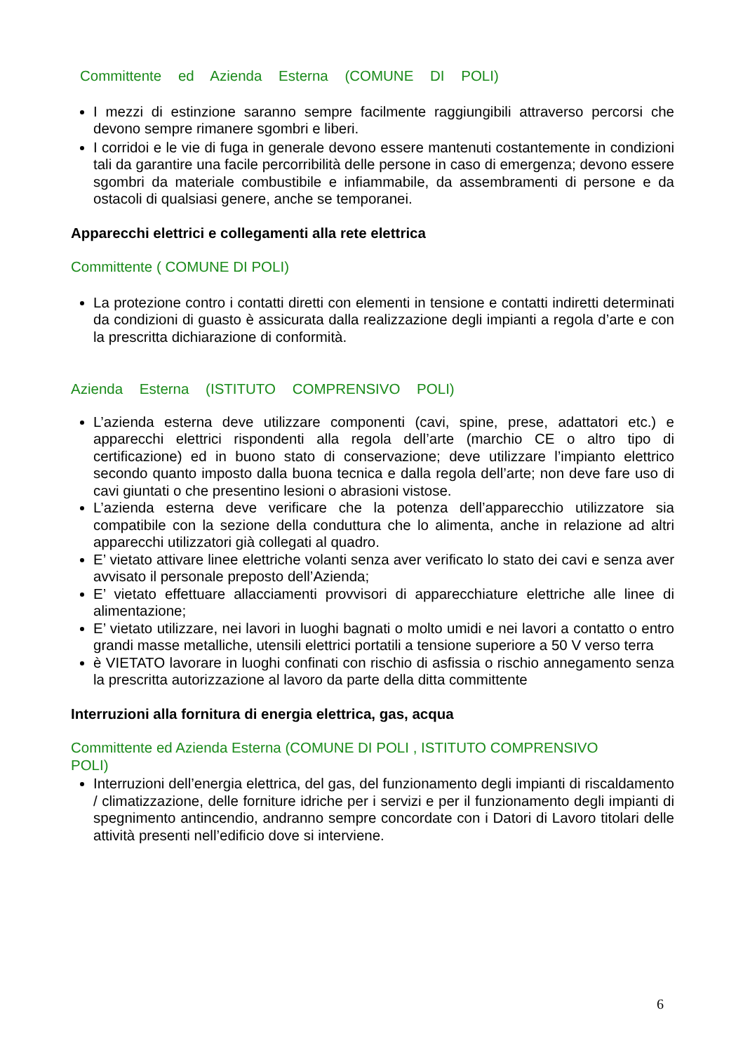Committente ed Azienda Esterna (COMUNE DI POLI)
I mezzi di estinzione saranno sempre facilmente raggiungibili attraverso percorsi che devono sempre rimanere sgombri e liberi.
I corridoi e le vie di fuga in generale devono essere mantenuti costantemente in condizioni tali da garantire una facile percorribilità delle persone in caso di emergenza; devono essere sgombri da materiale combustibile e infiammabile, da assembramenti di persone e da ostacoli di qualsiasi genere, anche se temporanei.
Apparecchi elettrici e collegamenti alla rete elettrica
Committente ( COMUNE DI POLI)
La protezione contro i contatti diretti con elementi in tensione e contatti indiretti determinati da condizioni di guasto è assicurata dalla realizzazione degli impianti a regola d’arte e con la prescritta dichiarazione di conformità.
Azienda Esterna (ISTITUTO COMPRENSIVO POLI)
L’azienda esterna deve utilizzare componenti (cavi, spine, prese, adattatori etc.) e apparecchi elettrici rispondenti alla regola dell’arte (marchio CE o altro tipo di certificazione) ed in buono stato di conservazione; deve utilizzare l’impianto elettrico secondo quanto imposto dalla buona tecnica e dalla regola dell’arte; non deve fare uso di cavi giuntati o che presentino lesioni o abrasioni vistose.
L’azienda esterna deve verificare che la potenza dell’apparecchio utilizzatore sia compatibile con la sezione della conduttura che lo alimenta, anche in relazione ad altri apparecchi utilizzatori già collegati al quadro.
E’ vietato attivare linee elettriche volanti senza aver verificato lo stato dei cavi e senza aver avvisato il personale preposto dell’Azienda;
E’ vietato effettuare allacciamenti provvisori di apparecchiature elettriche alle linee di alimentazione;
E’ vietato utilizzare, nei lavori in luoghi bagnati o molto umidi e nei lavori a contatto o entro grandi masse metalliche, utensili elettrici portatili a tensione superiore a 50 V verso terra
è VIETATO lavorare in luoghi confinati con rischio di asfissia o rischio annegamento senza la prescritta autorizzazione al lavoro da parte della ditta committente
Interruzioni alla fornitura di energia elettrica, gas, acqua
Committente ed Azienda Esterna (COMUNE DI POLI , ISTITUTO COMPRENSIVO POLI)
Interruzioni dell’energia elettrica, del gas, del funzionamento degli impianti di riscaldamento / climatizzazione, delle forniture idriche per i servizi e per il funzionamento degli impianti di spegnimento antincendio, andranno sempre concordate con i Datori di Lavoro titolari delle attività presenti nell’edificio dove si interviene.
6